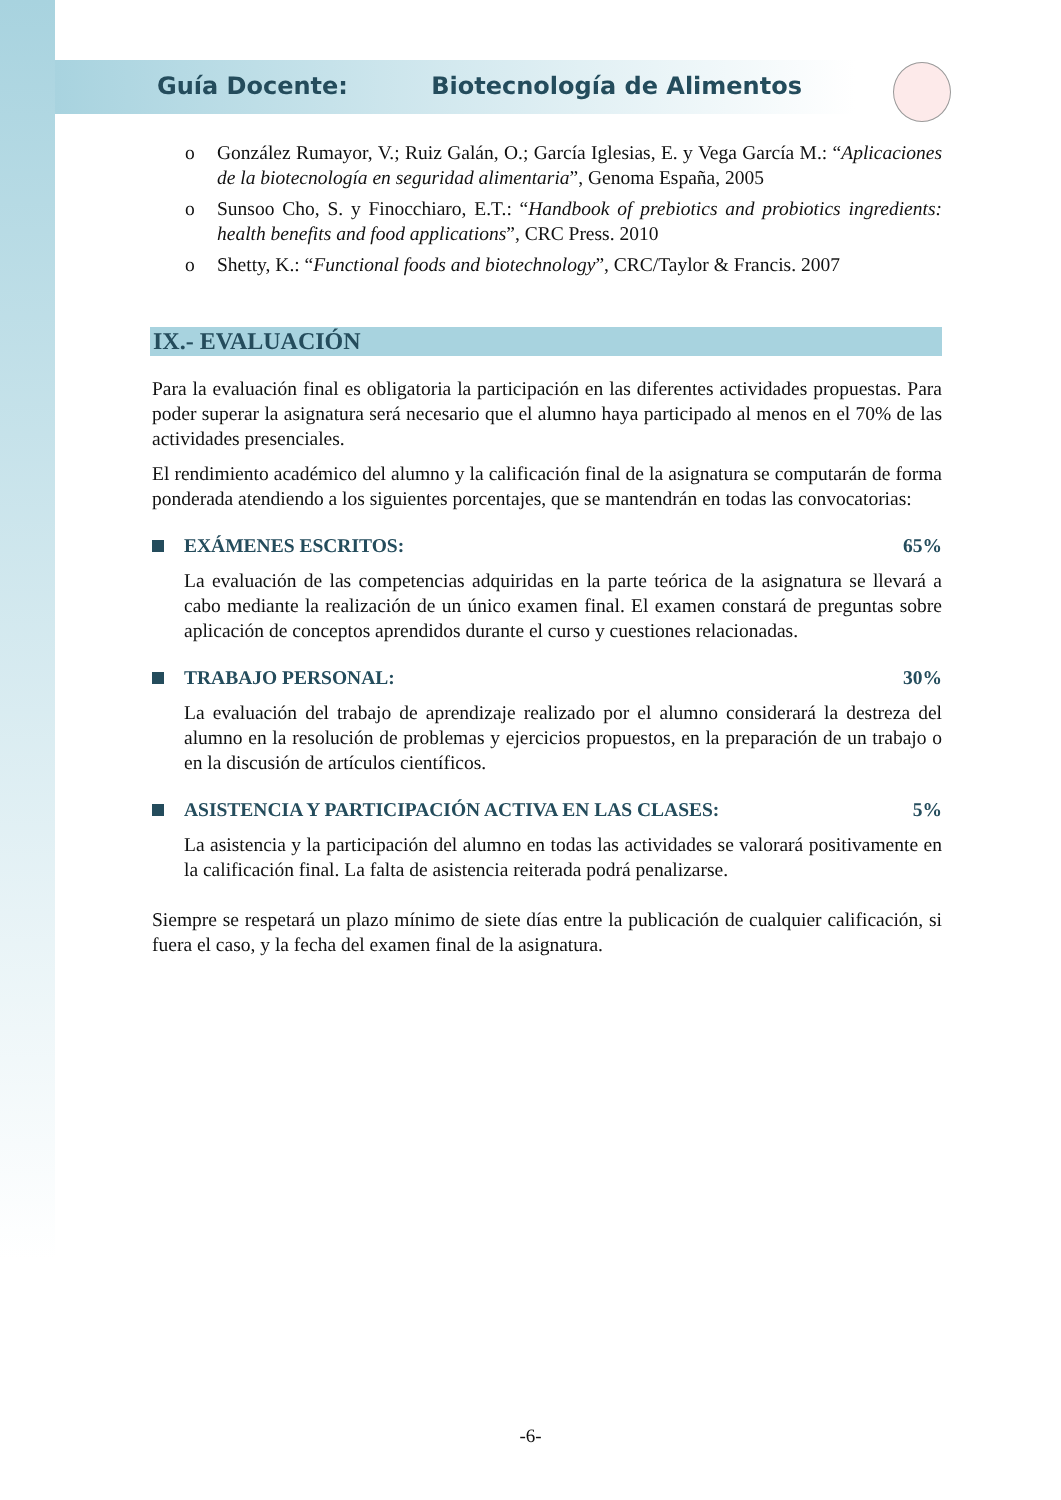Guía Docente: Biotecnología de Alimentos
o González Rumayor, V.; Ruiz Galán, O.; García Iglesias, E. y Vega García M.: “Aplicaciones de la biotecnología en seguridad alimentaria”, Genoma España, 2005
o Sunsoo Cho, S. y Finocchiaro, E.T.: “Handbook of prebiotics and probiotics ingredients: health benefits and food applications”, CRC Press. 2010
o Shetty, K.: “Functional foods and biotechnology”, CRC/Taylor & Francis. 2007
IX.- EVALUACIÓN
Para la evaluación final es obligatoria la participación en las diferentes actividades propuestas. Para poder superar la asignatura será necesario que el alumno haya participado al menos en el 70% de las actividades presenciales.
El rendimiento académico del alumno y la calificación final de la asignatura se computarán de forma ponderada atendiendo a los siguientes porcentajes, que se mantendrán en todas las convocatorias:
EXÁMENES ESCRITOS: 65%
La evaluación de las competencias adquiridas en la parte teórica de la asignatura se llevará a cabo mediante la realización de un único examen final. El examen constará de preguntas sobre aplicación de conceptos aprendidos durante el curso y cuestiones relacionadas.
TRABAJO PERSONAL: 30%
La evaluación del trabajo de aprendizaje realizado por el alumno considerará la destreza del alumno en la resolución de problemas y ejercicios propuestos, en la preparación de un trabajo o en la discusión de artículos científicos.
ASISTENCIA Y PARTICIPACIÓN ACTIVA EN LAS CLASES: 5%
La asistencia y la participación del alumno en todas las actividades se valorará positivamente en la calificación final. La falta de asistencia reiterada podrá penalizarse.
Siempre se respetará un plazo mínimo de siete días entre la publicación de cualquier calificación, si fuera el caso, y la fecha del examen final de la asignatura.
-6-